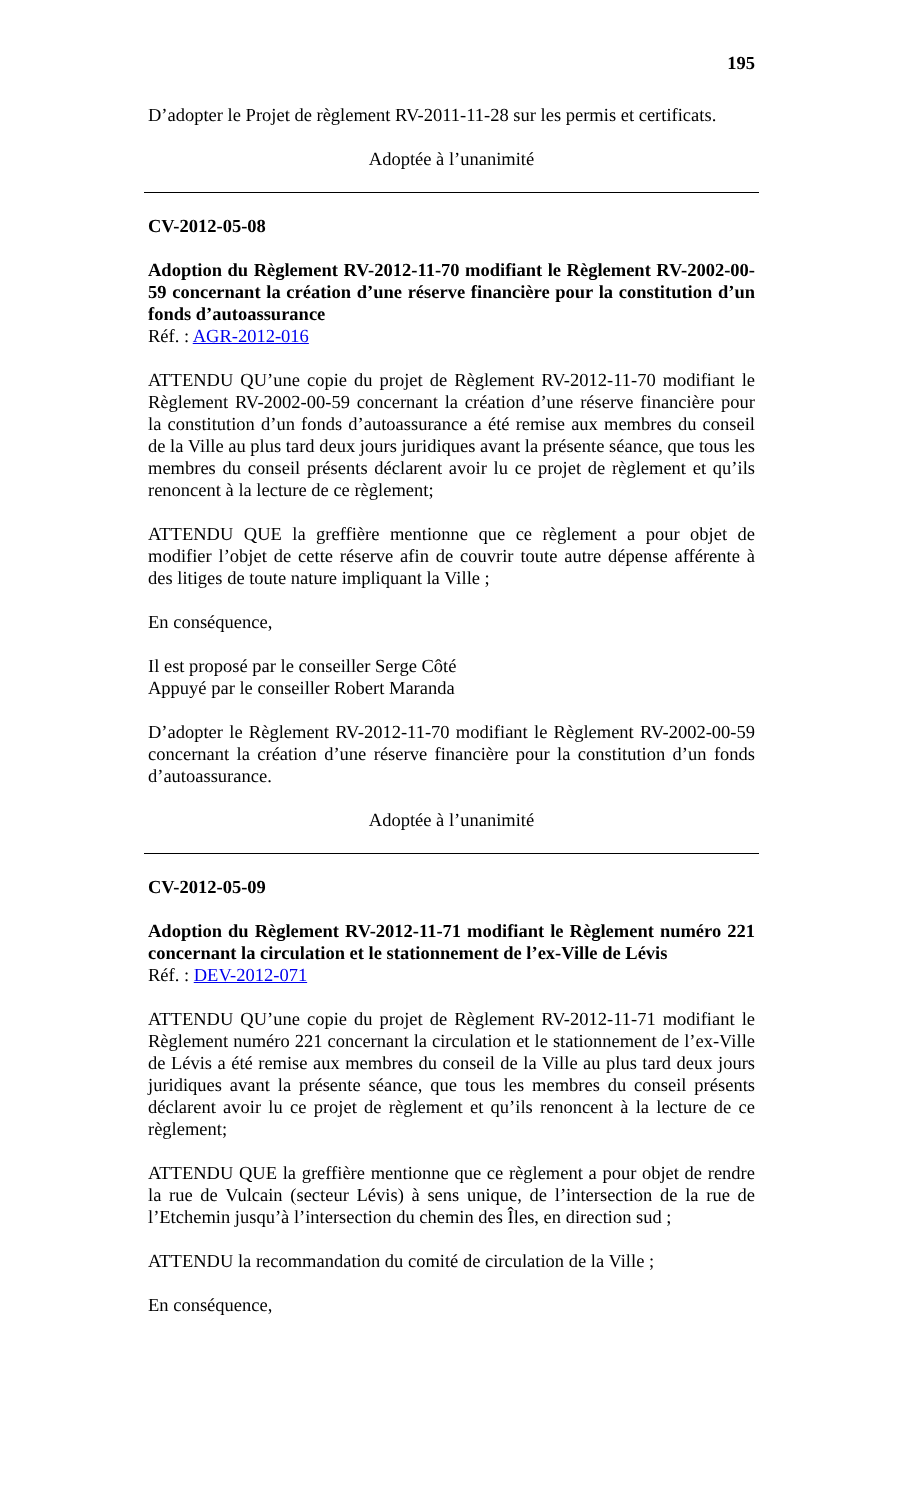195
D’adopter le Projet de règlement RV-2011-11-28 sur les permis et certificats.
Adoptée à l’unanimité
CV-2012-05-08
Adoption du Règlement RV-2012-11-70 modifiant le Règlement RV-2002-00-59 concernant la création d’une réserve financière pour la constitution d’un fonds d’autoassurance
Réf. : AGR-2012-016
ATTENDU QU’une copie du projet de Règlement RV-2012-11-70 modifiant le Règlement RV-2002-00-59 concernant la création d’une réserve financière pour la constitution d’un fonds d’autoassurance a été remise aux membres du conseil de la Ville au plus tard deux jours juridiques avant la présente séance, que tous les membres du conseil présents déclarent avoir lu ce projet de règlement et qu’ils renoncent à la lecture de ce règlement;
ATTENDU QUE la greffière mentionne que ce règlement a pour objet de modifier l’objet de cette réserve afin de couvrir toute autre dépense afférente à des litiges de toute nature impliquant la Ville ;
En conséquence,
Il est proposé par le conseiller Serge Côté
Appuyé par le conseiller Robert Maranda
D’adopter le Règlement RV-2012-11-70 modifiant le Règlement RV-2002-00-59 concernant la création d’une réserve financière pour la constitution d’un fonds d’autoassurance.
Adoptée à l’unanimité
CV-2012-05-09
Adoption du Règlement RV-2012-11-71 modifiant le Règlement numéro 221 concernant la circulation et le stationnement de l’ex-Ville de Lévis
Réf. : DEV-2012-071
ATTENDU QU’une copie du projet de Règlement RV-2012-11-71 modifiant le Règlement numéro 221 concernant la circulation et le stationnement de l’ex-Ville de Lévis a été remise aux membres du conseil de la Ville au plus tard deux jours juridiques avant la présente séance, que tous les membres du conseil présents déclarent avoir lu ce projet de règlement et qu’ils renoncent à la lecture de ce règlement;
ATTENDU QUE la greffière mentionne que ce règlement a pour objet de rendre la rue de Vulcain (secteur Lévis) à sens unique, de l’intersection de la rue de l’Etchemin jusqu’à l’intersection du chemin des Îles, en direction sud ;
ATTENDU la recommandation du comité de circulation de la Ville ;
En conséquence,